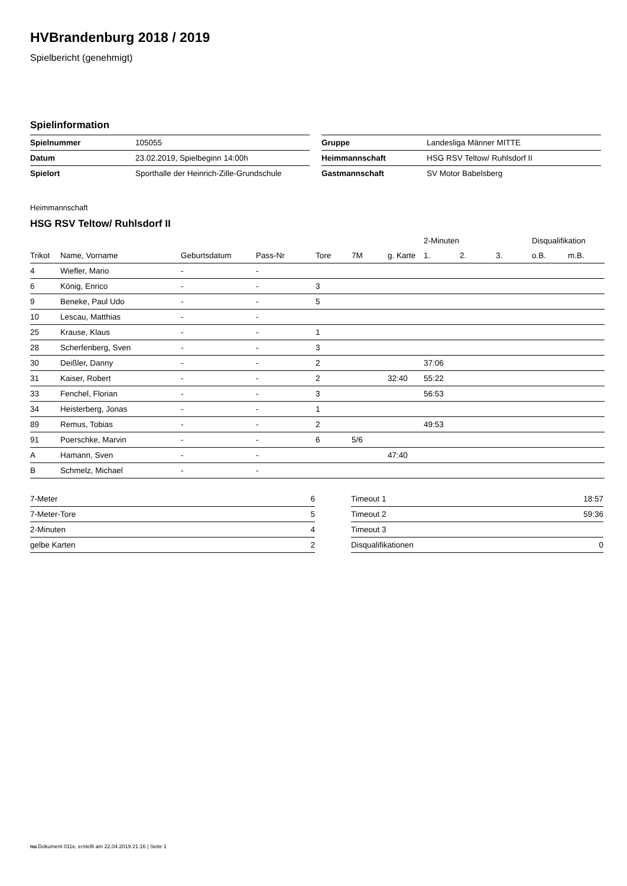HVBrandenburg 2018 / 2019
Spielbericht (genehmigt)
Spielinformation
| Spielnummer | 105055 |
| Datum | 23.02.2019, Spielbeginn 14:00h |
| Spielort | Sporthalle der Heinrich-Zille-Grundschule |
| Gruppe | Landesliga Männer MITTE |
| Heimmannschaft | HSG RSV Teltow/ Ruhlsdorf II |
| Gastmannschaft | SV Motor Babelsberg |
Heimmannschaft
HSG RSV Teltow/ Ruhlsdorf II
| | | | | | | | 2-Minuten | | | Disqualifikation | |
| --- | --- | --- | --- | --- | --- | --- | --- | --- | --- | --- | --- |
| Trikot | Name, Vorname | Geburtsdatum | Pass-Nr | Tore | 7M | g. Karte | 1. | 2. | 3. | o.B. | m.B. |
| 4 | Wiefler, Mario | - | - | | | | | | | | |
| 6 | König, Enrico | - | - | 3 | | | | | | | |
| 9 | Beneke, Paul Udo | - | - | 5 | | | | | | | |
| 10 | Lescau, Matthias | - | - | | | | | | | | |
| 25 | Krause, Klaus | - | - | 1 | | | | | | | |
| 28 | Scherfenberg, Sven | - | - | 3 | | | | | | | |
| 30 | Deißler, Danny | - | - | 2 | | | 37:06 | | | | |
| 31 | Kaiser, Robert | - | - | 2 | | 32:40 | 55:22 | | | | |
| 33 | Fenchel, Florian | - | - | 3 | | | 56:53 | | | | |
| 34 | Heisterberg, Jonas | - | - | 1 | | | | | | | |
| 89 | Remus, Tobias | - | - | 2 | | | 49:53 | | | | |
| 91 | Poerschke, Marvin | - | - | 6 | 5/6 | | | | | | |
| A | Hamann, Sven | - | - | | | 47:40 | | | | | |
| B | Schmelz, Michael | - | - | | | | | | | | |
| 7-Meter | 6 |
| 7-Meter-Tore | 5 |
| 2-Minuten | 4 |
| gelbe Karten | 2 |
| Timeout 1 | 18:57 |
| Timeout 2 | 59:36 |
| Timeout 3 | |
| Disqualifikationen | 0 |
nu.Dokument 011e, erstellt am 22.04.2019 21:16 | Seite 1